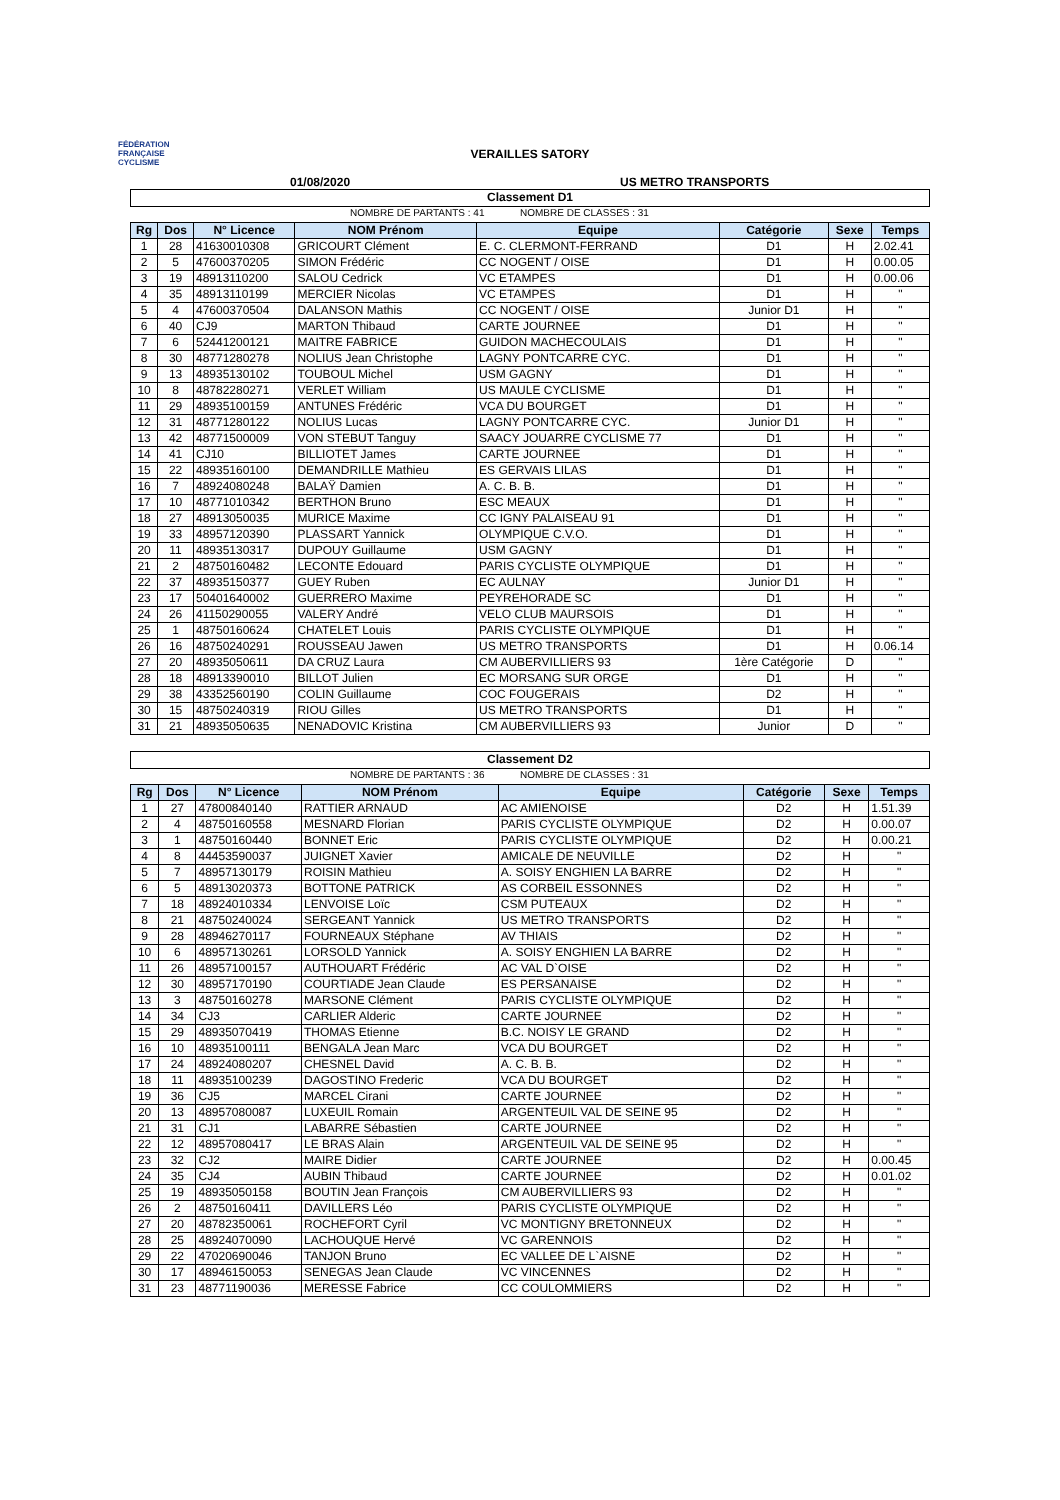FÉDÉRATION
FRANÇAISE
CYCLISME
VERAILLES SATORY
01/08/2020 US METRO TRANSPORTS
Classement D1
NOMBRE DE PARTANTS : 41 NOMBRE DE CLASSES : 31
| Rg | Dos | N° Licence | NOM Prénom | Equipe | Catégorie | Sexe | Temps |
| --- | --- | --- | --- | --- | --- | --- | --- |
| 1 | 28 | 41630010308 | GRICOURT Clément | E. C. CLERMONT-FERRAND | D1 | H | 2.02.41 |
| 2 | 5 | 47600370205 | SIMON Frédéric | CC NOGENT / OISE | D1 | H | 0.00.05 |
| 3 | 19 | 48913110200 | SALOU Cedrick | VC ETAMPES | D1 | H | 0.00.06 |
| 4 | 35 | 48913110199 | MERCIER Nicolas | VC ETAMPES | D1 | H | " |
| 5 | 4 | 47600370504 | DALANSON Mathis | CC NOGENT / OISE | Junior D1 | H | " |
| 6 | 40 | CJ9 | MARTON Thibaud | CARTE JOURNEE | D1 | H | " |
| 7 | 6 | 52441200121 | MAITRE FABRICE | GUIDON MACHECOULAIS | D1 | H | " |
| 8 | 30 | 48771280278 | NOLIUS Jean Christophe | LAGNY PONTCARRE CYC. | D1 | H | " |
| 9 | 13 | 48935130102 | TOUBOUL Michel | USM GAGNY | D1 | H | " |
| 10 | 8 | 48782280271 | VERLET William | US MAULE CYCLISME | D1 | H | " |
| 11 | 29 | 48935100159 | ANTUNES Frédéric | VCA DU BOURGET | D1 | H | " |
| 12 | 31 | 48771280122 | NOLIUS Lucas | LAGNY PONTCARRE CYC. | Junior D1 | H | " |
| 13 | 42 | 48771500009 | VON STEBUT Tanguy | SAACY JOUARRE CYCLISME 77 | D1 | H | " |
| 14 | 41 | CJ10 | BILLIOTET James | CARTE JOURNEE | D1 | H | " |
| 15 | 22 | 48935160100 | DEMANDRILLE Mathieu | ES GERVAIS LILAS | D1 | H | " |
| 16 | 7 | 48924080248 | BALAŸ Damien | A. C. B. B. | D1 | H | " |
| 17 | 10 | 48771010342 | BERTHON Bruno | ESC MEAUX | D1 | H | " |
| 18 | 27 | 48913050035 | MURICE Maxime | CC IGNY PALAISEAU 91 | D1 | H | " |
| 19 | 33 | 48957120390 | PLASSART Yannick | OLYMPIQUE C.V.O. | D1 | H | " |
| 20 | 11 | 48935130317 | DUPOUY Guillaume | USM GAGNY | D1 | H | " |
| 21 | 2 | 48750160482 | LECONTE Edouard | PARIS CYCLISTE OLYMPIQUE | D1 | H | " |
| 22 | 37 | 48935150377 | GUEY Ruben | EC AULNAY | Junior D1 | H | " |
| 23 | 17 | 50401640002 | GUERRERO Maxime | PEYREHORADE SC | D1 | H | " |
| 24 | 26 | 41150290055 | VALERY André | VELO CLUB MAURSOIS | D1 | H | " |
| 25 | 1 | 48750160624 | CHATELET Louis | PARIS CYCLISTE OLYMPIQUE | D1 | H | " |
| 26 | 16 | 48750240291 | ROUSSEAU Jawen | US METRO TRANSPORTS | D1 | H | 0.06.14 |
| 27 | 20 | 48935050611 | DA CRUZ Laura | CM AUBERVILLIERS 93 | 1ère Catégorie | D | " |
| 28 | 18 | 48913390010 | BILLOT Julien | EC MORSANG SUR ORGE | D1 | H | " |
| 29 | 38 | 43352560190 | COLIN Guillaume | COC FOUGERAIS | D2 | H | " |
| 30 | 15 | 48750240319 | RIOU Gilles | US METRO TRANSPORTS | D1 | H | " |
| 31 | 21 | 48935050635 | NENADOVIC Kristina | CM AUBERVILLIERS 93 | Junior | D | " |
Classement D2
NOMBRE DE PARTANTS : 36 NOMBRE DE CLASSES : 31
| Rg | Dos | N° Licence | NOM Prénom | Equipe | Catégorie | Sexe | Temps |
| --- | --- | --- | --- | --- | --- | --- | --- |
| 1 | 27 | 47800840140 | RATTIER ARNAUD | AC AMIENOISE | D2 | H | 1.51.39 |
| 2 | 4 | 48750160558 | MESNARD Florian | PARIS CYCLISTE OLYMPIQUE | D2 | H | 0.00.07 |
| 3 | 1 | 48750160440 | BONNET Eric | PARIS CYCLISTE OLYMPIQUE | D2 | H | 0.00.21 |
| 4 | 8 | 44453590037 | JUIGNET Xavier | AMICALE DE NEUVILLE | D2 | H | " |
| 5 | 7 | 48957130179 | ROISIN Mathieu | A. SOISY ENGHIEN LA BARRE | D2 | H | " |
| 6 | 5 | 48913020373 | BOTTONE PATRICK | AS CORBEIL ESSONNES | D2 | H | " |
| 7 | 18 | 48924010334 | LENVOISE Loïc | CSM PUTEAUX | D2 | H | " |
| 8 | 21 | 48750240024 | SERGEANT Yannick | US METRO TRANSPORTS | D2 | H | " |
| 9 | 28 | 48946270117 | FOURNEAUX Stéphane | AV THIAIS | D2 | H | " |
| 10 | 6 | 48957130261 | LORSOLD Yannick | A. SOISY ENGHIEN LA BARRE | D2 | H | " |
| 11 | 26 | 48957100157 | AUTHOUART Frédéric | AC VAL D`OISE | D2 | H | " |
| 12 | 30 | 48957170190 | COURTIADE Jean Claude | ES PERSANAISE | D2 | H | " |
| 13 | 3 | 48750160278 | MARSONE Clément | PARIS CYCLISTE OLYMPIQUE | D2 | H | " |
| 14 | 34 | CJ3 | CARLIER Alderic | CARTE JOURNEE | D2 | H | " |
| 15 | 29 | 48935070419 | THOMAS Etienne | B.C. NOISY LE GRAND | D2 | H | " |
| 16 | 10 | 48935100111 | BENGALA Jean Marc | VCA DU BOURGET | D2 | H | " |
| 17 | 24 | 48924080207 | CHESNEL David | A. C. B. B. | D2 | H | " |
| 18 | 11 | 48935100239 | DAGOSTINO Frederic | VCA DU BOURGET | D2 | H | " |
| 19 | 36 | CJ5 | MARCEL Cirani | CARTE JOURNEE | D2 | H | " |
| 20 | 13 | 48957080087 | LUXEUIL Romain | ARGENTEUIL VAL DE SEINE 95 | D2 | H | " |
| 21 | 31 | CJ1 | LABARRE Sébastien | CARTE JOURNEE | D2 | H | " |
| 22 | 12 | 48957080417 | LE BRAS Alain | ARGENTEUIL VAL DE SEINE 95 | D2 | H | " |
| 23 | 32 | CJ2 | MAIRE Didier | CARTE JOURNEE | D2 | H | 0.00.45 |
| 24 | 35 | CJ4 | AUBIN Thibaud | CARTE JOURNEE | D2 | H | 0.01.02 |
| 25 | 19 | 48935050158 | BOUTIN Jean François | CM AUBERVILLIERS 93 | D2 | H | " |
| 26 | 2 | 48750160411 | DAVILLERS Léo | PARIS CYCLISTE OLYMPIQUE | D2 | H | " |
| 27 | 20 | 48782350061 | ROCHEFORT Cyril | VC MONTIGNY BRETONNEUX | D2 | H | " |
| 28 | 25 | 48924070090 | LACHOUQUE Hervé | VC GARENNOIS | D2 | H | " |
| 29 | 22 | 47020690046 | TANJON Bruno | EC VALLEE DE L`AISNE | D2 | H | " |
| 30 | 17 | 48946150053 | SENEGAS Jean Claude | VC VINCENNES | D2 | H | " |
| 31 | 23 | 48771190036 | MERESSE Fabrice | CC COULOMMIERS | D2 | H | " |